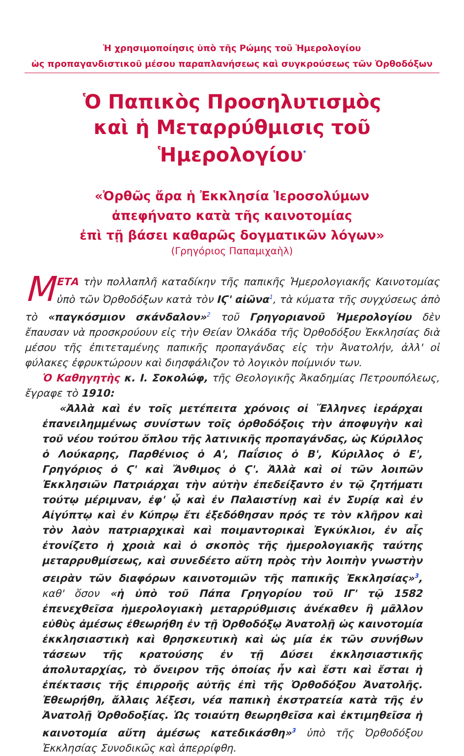Ἡ χρησιμοποίησις ὑπὸ τῆς Ρώμης τοῦ Ἡμερολογίου
ὡς προπαγανδιστικοῦ μέσου παραπλανήσεως καὶ συγκρούσεως τῶν Ὀρθοδόξων
Ὁ Παπικὸς Προσηλυτισμὸς
καὶ ἡ Μεταρρύθμισις τοῦ Ἡμερολογίου<sup>*</sup>
«Ὀρθῶς ἄρα ἡ Ἐκκλησία Ἱεροσολύμων
ἀπεφήνατο κατὰ τῆς καινοτομίας
ἐπὶ τῇ βάσει καθαρῶς δογματικῶν λόγων»
(Γρηγόριος Παπαμιχαὴλ)
ΜΕΤΑ τὴν πολλαπλῆ καταδίκην τῆς παπικῆς Ἡμερολογιακῆς Καινοτομίας ὑπὸ τῶν Ὀρθοδόξων κατὰ τὸν ΙϚ' αἰῶνα<sup>1</sup>, τὰ κύματα τῆς συγχύσεως ἀπὸ τὸ «παγκόσμιον σκάνδαλον»<sup>2</sup> τοῦ Γρηγοριανοῦ Ἡμερολογίου δὲν ἔπαυσαν νὰ προσκρούουν εἰς τὴν Θείαν Ὁλκάδα τῆς Ὀρθοδόξου Ἐκκλησίας διὰ μέσου τῆς ἐπιτεταμένης παπικῆς προπαγάνδας εἰς τὴν Ἀνατολήν, ἀλλ' οἱ φύλακες ἐφρυκτώρουν καὶ διησφάλιζον τὸ λογικὸν ποίμνιόν των.
Ὁ Καθηγητὴς κ. Ι. Σοκολώφ, τῆς Θεολογικῆς Ἀκαδημίας Πετρουπόλεως, ἔγραφε τὸ 1910:
«Ἀλλὰ καὶ ἐν τοῖς μετέπειτα χρόνοις οἱ Ἕλληνες ἱεράρχαι ἐπανειλημμένως συνίστων τοῖς ὀρθοδόξοις τὴν ἀποφυγὴν καὶ τοῦ νέου τούτου ὅπλου τῆς λατινικῆς προπαγάνδας, ὡς Κύριλλος ὁ Λούκαρης, Παρθένιος ὁ Α', Παΐσιος ὁ Β', Κύριλλος ὁ Ε', Γρηγόριος ὁ Ϛ' καὶ Ἄνθιμος ὁ Ϛ'. Ἀλλὰ καὶ οἱ τῶν λοιπῶν Ἐκκλησιῶν Πατριάρχαι τὴν αὐτὴν ἐπεδείξαντο ἐν τῷ ζητήματι τούτῳ μέριμναν, ἐφ' ᾧ καὶ ἐν Παλαιστίνῃ καὶ ἐν Συρίᾳ καὶ ἐν Αἰγύπτῳ καὶ ἐν Κύπρῳ ἔτι ἐξεδόθησαν πρός τε τὸν κλῆρον καὶ τὸν λαὸν πατριαρχικαὶ καὶ ποιμαντορικαὶ Ἐγκύκλιοι, ἐν αἷς ἐτονίζετο ἡ χροιὰ καὶ ὁ σκοπὸς τῆς ἡμερολογιακῆς ταύτης μεταρρυθμίσεως, καὶ συνεδέετο αὕτη πρὸς τὴν λοιπὴν γνωστὴν σειρὰν τῶν διαφόρων καινοτομιῶν τῆς παπικῆς Ἐκκλησίας»<sup>3</sup>, καθ' ὅσον «ἡ ὑπὸ τοῦ Πάπα Γρηγορίου τοῦ ΙΓ' τῷ 1582 ἐπενεχθεῖσα ἡμερολογιακὴ μεταρρύθμισις ἀνέκαθεν ἢ μᾶλλον εὐθὺς ἀμέσως ἐθεωρήθη ἐν τῇ Ὀρθοδόξῳ Ἀνατολῇ ὡς καινοτομία ἐκκλησιαστικὴ καὶ θρησκευτικὴ καὶ ὡς μία ἐκ τῶν συνήθων τάσεων τῆς κρατούσης ἐν τῇ Δύσει ἐκκλησιαστικῆς ἀπολυταρχίας, τὸ ὄνειρον τῆς ὁποίας ἦν καὶ ἔστι καὶ ἔσται ἡ ἐπέκτασις τῆς ἐπιρροῆς αὐτῆς ἐπὶ τῆς Ὀρθοδόξου Ἀνατολῆς. Ἐθεωρήθη, ἄλλαις λέξεσι, νέα παπικὴ ἐκστρατεία κατὰ τῆς ἐν Ἀνατολῇ Ὀρθοδοξίας. Ὡς τοιαύτη θεωρηθεῖσα καὶ ἐκτιμηθεῖσα ἡ καινοτομία αὕτη ἀμέσως κατεδικάσθη»<sup>3</sup> ὑπὸ τῆς Ὀρθοδόξου Ἐκκλησίας Συνοδικῶς καὶ ἀπερρίφθη.